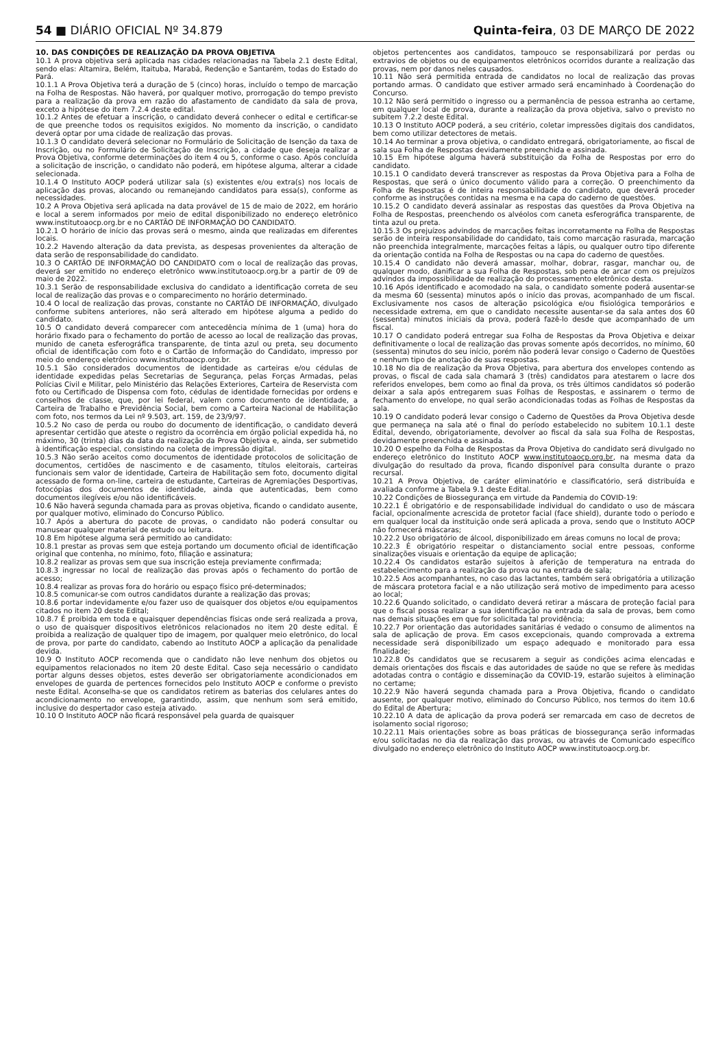54 ■ DIÁRIO OFICIAL Nº 34.879 Quinta-feira, 03 DE MARÇO DE 2022
10. DAS CONDIÇÕES DE REALIZAÇÃO DA PROVA OBJETIVA
10.1 A prova objetiva será aplicada nas cidades relacionadas na Tabela 2.1 deste Edital, sendo elas: Altamira, Belém, Itaituba, Marabá, Redenção e Santarém, todas do Estado do Pará.
10.1.1 A Prova Objetiva terá a duração de 5 (cinco) horas, incluído o tempo de marcação na Folha de Respostas. Não haverá, por qualquer motivo, prorrogação do tempo previsto para a realização da prova em razão do afastamento de candidato da sala de prova, exceto a hipótese do item 7.2.4 deste edital.
10.1.2 Antes de efetuar a inscrição, o candidato deverá conhecer o edital e certificar-se de que preenche todos os requisitos exigidos. No momento da inscrição, o candidato deverá optar por uma cidade de realização das provas.
10.1.3 O candidato deverá selecionar no Formulário de Solicitação de Isenção da taxa de Inscrição, ou no Formulário de Solicitação de Inscrição, a cidade que deseja realizar a Prova Objetiva, conforme determinações do item 4 ou 5, conforme o caso. Após concluída a solicitação de inscrição, o candidato não poderá, em hipótese alguma, alterar a cidade selecionada.
10.1.4 O Instituto AOCP poderá utilizar sala (s) existentes e/ou extra(s) nos locais de aplicação das provas, alocando ou remanejando candidatos para essa(s), conforme as necessidades.
10.2 A Prova Objetiva será aplicada na data provável de 15 de maio de 2022, em horário e local a serem informados por meio de edital disponibilizado no endereço eletrônico www.institutoaocp.org.br e no CARTÃO DE INFORMAÇÃO DO CANDIDATO.
10.2.1 O horário de início das provas será o mesmo, ainda que realizadas em diferentes locais.
10.2.2 Havendo alteração da data prevista, as despesas provenientes da alteração de data serão de responsabilidade do candidato.
10.3 O CARTÃO DE INFORMAÇÃO DO CANDIDATO com o local de realização das provas, deverá ser emitido no endereço eletrônico www.institutoaocp.org.br a partir de 09 de maio de 2022.
10.3.1 Serão de responsabilidade exclusiva do candidato a identificação correta de seu local de realização das provas e o comparecimento no horário determinado.
10.4 O local de realização das provas, constante no CARTÃO DE INFORMAÇÃO, divulgado conforme subitens anteriores, não será alterado em hipótese alguma a pedido do candidato.
10.5 O candidato deverá comparecer com antecedência mínima de 1 (uma) hora do horário fixado para o fechamento do portão de acesso ao local de realização das provas, munido de caneta esferográfica transparente, de tinta azul ou preta, seu documento oficial de identificação com foto e o Cartão de Informação do Candidato, impresso por meio do endereço eletrônico www.institutoaocp.org.br.
10.5.1 São considerados documentos de identidade as carteiras e/ou cédulas de identidade expedidas pelas Secretarias de Segurança, pelas Forças Armadas, pelas Polícias Civil e Militar, pelo Ministério das Relações Exteriores, Carteira de Reservista com foto ou Certificado de Dispensa com foto, cédulas de identidade fornecidas por ordens e conselhos de classe, que, por lei federal, valem como documento de identidade, a Carteira de Trabalho e Previdência Social, bem como a Carteira Nacional de Habilitação com foto, nos termos da Lei nº 9.503, art. 159, de 23/9/97.
10.5.2 No caso de perda ou roubo do documento de identificação, o candidato deverá apresentar certidão que ateste o registro da ocorrência em órgão policial expedida há, no máximo, 30 (trinta) dias da data da realização da Prova Objetiva e, ainda, ser submetido à identificação especial, consistindo na coleta de impressão digital.
10.5.3 Não serão aceitos como documentos de identidade protocolos de solicitação de documentos, certidões de nascimento e de casamento, títulos eleitorais, carteiras funcionais sem valor de identidade, Carteira de Habilitação sem foto, documento digital acessado de forma on-line, carteira de estudante, Carteiras de Agremiações Desportivas, fotocópias dos documentos de identidade, ainda que autenticadas, bem como documentos ilegíveis e/ou não identificáveis.
10.6 Não haverá segunda chamada para as provas objetiva, ficando o candidato ausente, por qualquer motivo, eliminado do Concurso Público.
10.7 Após a abertura do pacote de provas, o candidato não poderá consultar ou manusear qualquer material de estudo ou leitura.
10.8 Em hipótese alguma será permitido ao candidato:
10.8.1 prestar as provas sem que esteja portando um documento oficial de identificação original que contenha, no mínimo, foto, filiação e assinatura;
10.8.2 realizar as provas sem que sua inscrição esteja previamente confirmada;
10.8.3 ingressar no local de realização das provas após o fechamento do portão de acesso;
10.8.4 realizar as provas fora do horário ou espaço físico pré-determinados;
10.8.5 comunicar-se com outros candidatos durante a realização das provas;
10.8.6 portar indevidamente e/ou fazer uso de quaisquer dos objetos e/ou equipamentos citados no item 20 deste Edital;
10.8.7 É proibida em toda e quaisquer dependências físicas onde será realizada a prova, o uso de quaisquer dispositivos eletrônicos relacionados no item 20 deste edital. É proibida a realização de qualquer tipo de imagem, por qualquer meio eletrônico, do local de prova, por parte do candidato, cabendo ao Instituto AOCP a aplicação da penalidade devida.
10.9 O Instituto AOCP recomenda que o candidato não leve nenhum dos objetos ou equipamentos relacionados no item 20 deste Edital. Caso seja necessário o candidato portar alguns desses objetos, estes deverão ser obrigatoriamente acondicionados em envelopes de guarda de pertences fornecidos pelo Instituto AOCP e conforme o previsto neste Edital. Aconselha-se que os candidatos retirem as baterias dos celulares antes do acondicionamento no envelope, garantindo, assim, que nenhum som será emitido, inclusive do despertador caso esteja ativado.
10.10 O Instituto AOCP não ficará responsável pela guarda de quaisquer
objetos pertencentes aos candidatos, tampouco se responsabilizará por perdas ou extravios de objetos ou de equipamentos eletrônicos ocorridos durante a realização das provas, nem por danos neles causados.
10.11 Não será permitida entrada de candidatos no local de realização das provas portando armas. O candidato que estiver armado será encaminhado à Coordenação do Concurso.
10.12 Não será permitido o ingresso ou a permanência de pessoa estranha ao certame, em qualquer local de prova, durante a realização da prova objetiva, salvo o previsto no subitem 7.2.2 deste Edital.
10.13 O Instituto AOCP poderá, a seu critério, coletar impressões digitais dos candidatos, bem como utilizar detectores de metais.
10.14 Ao terminar a prova objetiva, o candidato entregará, obrigatoriamente, ao fiscal de sala sua Folha de Respostas devidamente preenchida e assinada.
10.15 Em hipótese alguma haverá substituição da Folha de Respostas por erro do candidato.
10.15.1 O candidato deverá transcrever as respostas da Prova Objetiva para a Folha de Respostas, que será o único documento válido para a correção. O preenchimento da Folha de Respostas é de inteira responsabilidade do candidato, que deverá proceder conforme as instruções contidas na mesma e na capa do caderno de questões.
10.15.2 O candidato deverá assinalar as respostas das questões da Prova Objetiva na Folha de Respostas, preenchendo os alvéolos com caneta esferográfica transparente, de tinta azul ou preta.
10.15.3 Os prejuízos advindos de marcações feitas incorretamente na Folha de Respostas serão de inteira responsabilidade do candidato, tais como marcação rasurada, marcação não preenchida integralmente, marcações feitas a lápis, ou qualquer outro tipo diferente da orientação contida na Folha de Respostas ou na capa do caderno de questões.
10.15.4 O candidato não deverá amassar, molhar, dobrar, rasgar, manchar ou, de qualquer modo, danificar a sua Folha de Respostas, sob pena de arcar com os prejuízos advindos da impossibilidade de realização do processamento eletrônico desta.
10.16 Após identificado e acomodado na sala, o candidato somente poderá ausentar-se da mesma 60 (sessenta) minutos após o início das provas, acompanhado de um fiscal. Exclusivamente nos casos de alteração psicológica e/ou fisiológica temporários e necessidade extrema, em que o candidato necessite ausentar-se da sala antes dos 60 (sessenta) minutos iniciais da prova, poderá fazê-lo desde que acompanhado de um fiscal.
10.17 O candidato poderá entregar sua Folha de Respostas da Prova Objetiva e deixar definitivamente o local de realização das provas somente após decorridos, no mínimo, 60 (sessenta) minutos do seu início, porém não poderá levar consigo o Caderno de Questões e nenhum tipo de anotação de suas respostas.
10.18 No dia de realização da Prova Objetiva, para abertura dos envelopes contendo as provas, o fiscal de cada sala chamará 3 (três) candidatos para atestarem o lacre dos referidos envelopes, bem como ao final da prova, os três últimos candidatos só poderão deixar a sala após entregarem suas Folhas de Respostas, e assinarem o termo de fechamento do envelope, no qual serão acondicionadas todas as Folhas de Respostas da sala.
10.19 O candidato poderá levar consigo o Caderno de Questões da Prova Objetiva desde que permaneça na sala até o final do período estabelecido no subitem 10.1.1 deste Edital, devendo, obrigatoriamente, devolver ao fiscal da sala sua Folha de Respostas, devidamente preenchida e assinada.
10.20 O espelho da Folha de Respostas da Prova Objetiva do candidato será divulgado no endereço eletrônico do Instituto AOCP www.institutoaocp.org.br, na mesma data da divulgação do resultado da prova, ficando disponível para consulta durante o prazo recursal.
10.21 A Prova Objetiva, de caráter eliminatório e classificatório, será distribuída e avaliada conforme a Tabela 9.1 deste Edital.
10.22 Condições de Biossegurança em virtude da Pandemia do COVID-19:
10.22.1 É obrigatório e de responsabilidade individual do candidato o uso de máscara facial, opcionalmente acrescida de protetor facial (face shield), durante todo o período e em qualquer local da instituição onde será aplicada a prova, sendo que o Instituto AOCP não fornecerá máscaras;
10.22.2 Uso obrigatório de álcool, disponibilizado em áreas comuns no local de prova;
10.22.3 É obrigatório respeitar o distanciamento social entre pessoas, conforme sinalizações visuais e orientação da equipe de aplicação;
10.22.4 Os candidatos estarão sujeitos à aferição de temperatura na entrada do estabelecimento para a realização da prova ou na entrada de sala;
10.22.5 Aos acompanhantes, no caso das lactantes, também será obrigatória a utilização de máscara protetora facial e a não utilização será motivo de impedimento para acesso ao local;
10.22.6 Quando solicitado, o candidato deverá retirar a máscara de proteção facial para que o fiscal possa realizar a sua identificação na entrada da sala de provas, bem como nas demais situações em que for solicitada tal providência;
10.22.7 Por orientação das autoridades sanitárias é vedado o consumo de alimentos na sala de aplicação de prova. Em casos excepcionais, quando comprovada a extrema necessidade será disponibilizado um espaço adequado e monitorado para essa finalidade;
10.22.8 Os candidatos que se recusarem a seguir as condições acima elencadas e demais orientações dos fiscais e das autoridades de saúde no que se refere às medidas adotadas contra o contágio e disseminação da COVID-19, estarão sujeitos à eliminação no certame;
10.22.9 Não haverá segunda chamada para a Prova Objetiva, ficando o candidato ausente, por qualquer motivo, eliminado do Concurso Público, nos termos do item 10.6 do Edital de Abertura;
10.22.10 A data de aplicação da prova poderá ser remarcada em caso de decretos de isolamento social rigoroso;
10.22.11 Mais orientações sobre as boas práticas de biossegurança serão informadas e/ou solicitadas no dia da realização das provas, ou através de Comunicado específico divulgado no endereço eletrônico do Instituto AOCP www.institutoaocp.org.br.